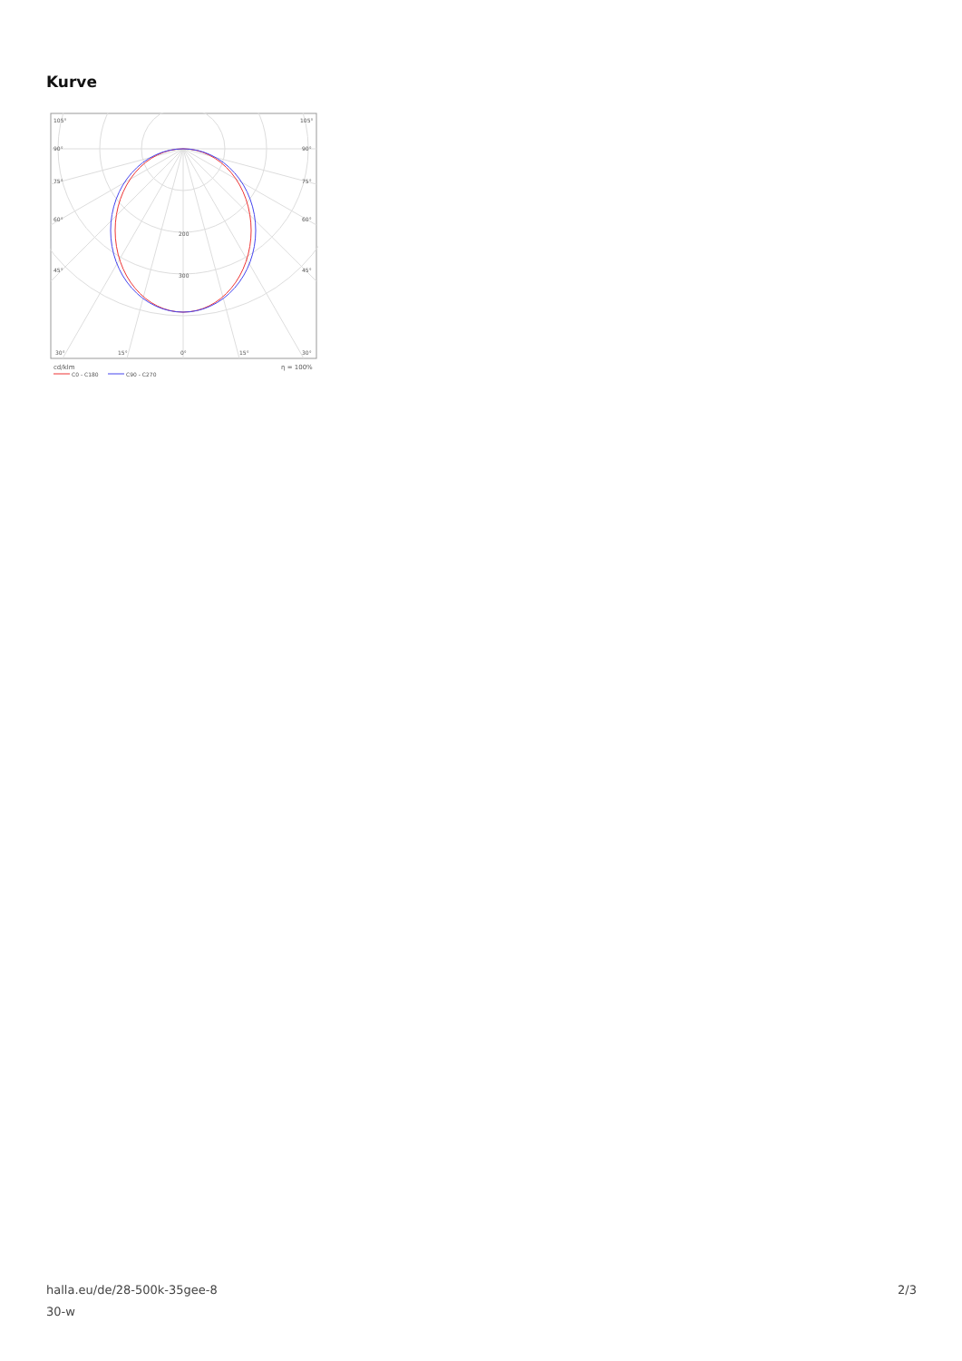Kurve
105°
105°
90°
90°
75°
75°
60°
60°
45°
45°
200
300
30°
15°
0°
15°
30°
cd/klm
η = 100%
C0 - C180
C90 - C270
halla.eu/de/28-500k-35gee-8
30-w
2/3